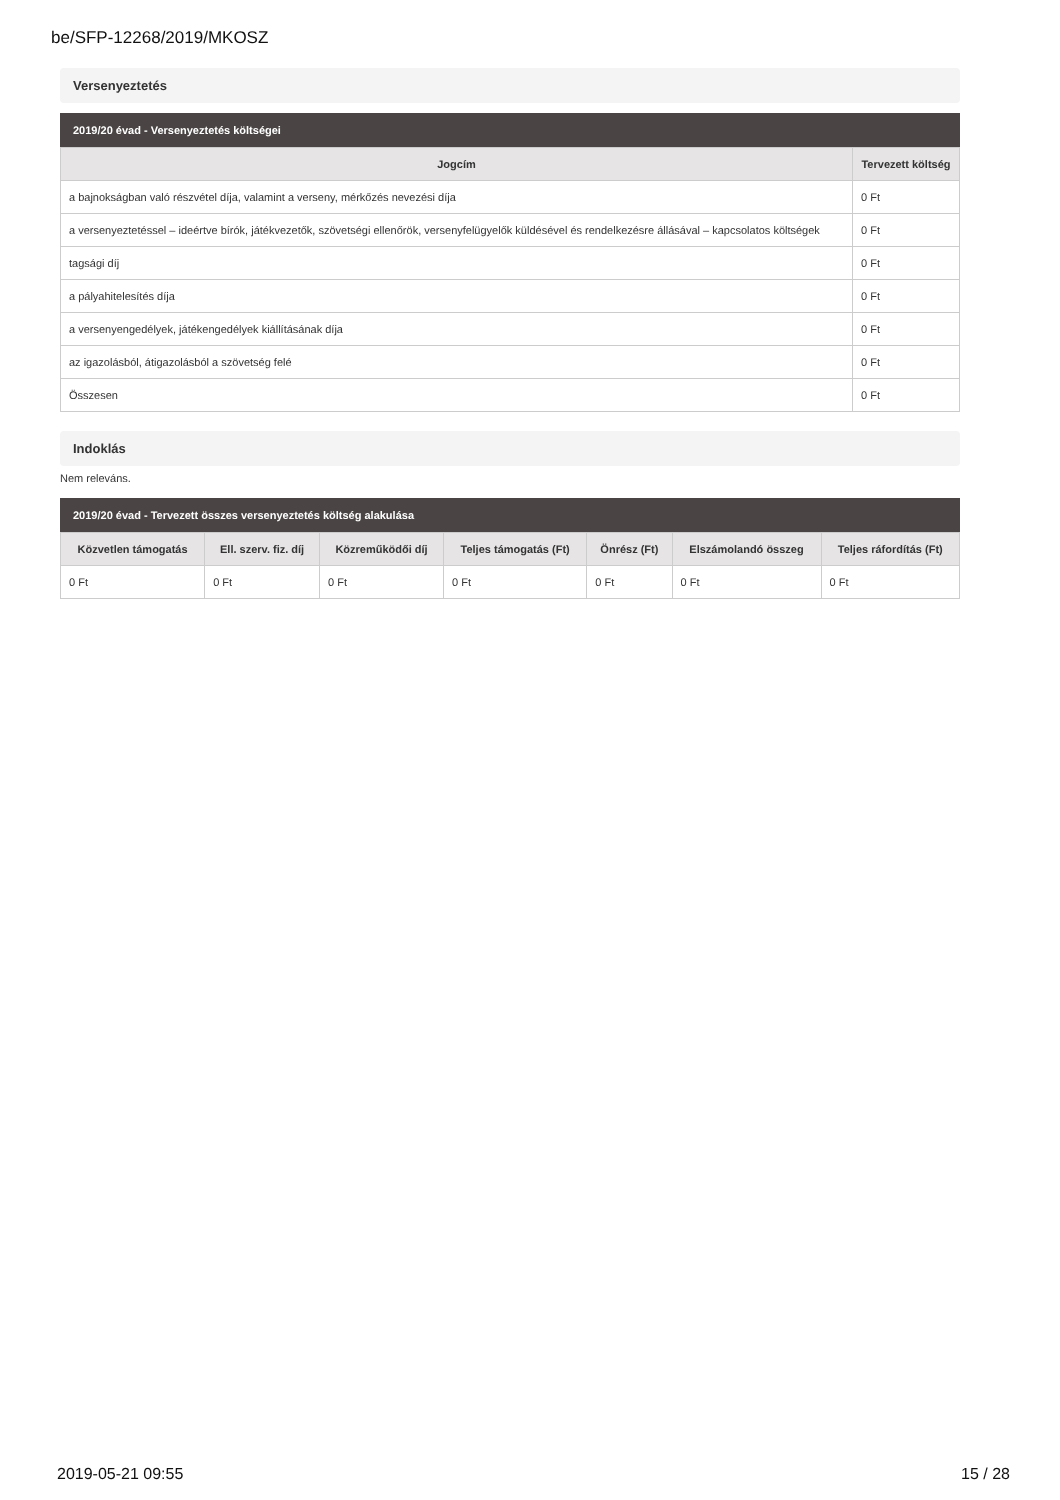be/SFP-12268/2019/MKOSZ
Versenyeztetés
2019/20 évad - Versenyeztetés költségei
| Jogcím | Tervezett költség |
| --- | --- |
| a bajnokságban való részvétel díja, valamint a verseny, mérkőzés nevezési díja | 0 Ft |
| a versenyeztetéssel – ideértve bírók, játékvezetők, szövetségi ellenőrök, versenyfelügyelők küldésével és rendelkezésre állásával – kapcsolatos költségek | 0 Ft |
| tagsági díj | 0 Ft |
| a pályahitelesítés díja | 0 Ft |
| a versenyengedélyek, játékengedélyek kiállításának díja | 0 Ft |
| az igazolásból, átigazolásból a szövetség felé | 0 Ft |
| Összesen | 0 Ft |
Indoklás
Nem releváns.
2019/20 évad - Tervezett összes versenyeztetés költség alakulása
| Közvetlen támogatás | Ell. szerv. fiz. díj | Közreműködői díj | Teljes támogatás (Ft) | Önrész (Ft) | Elszámolandó összeg | Teljes ráfordítás (Ft) |
| --- | --- | --- | --- | --- | --- | --- |
| 0 Ft | 0 Ft | 0 Ft | 0 Ft | 0 Ft | 0 Ft | 0 Ft |
2019-05-21 09:55 15 / 28